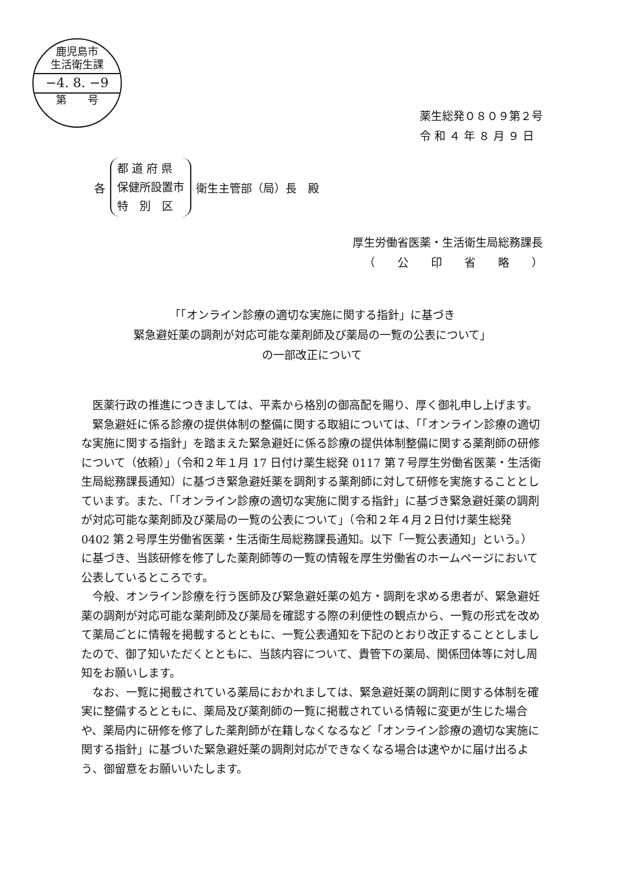鹿児島市
生活衛生課
−4. 8. −9
第　　号
薬生総発０８０９第２号
令 和 ４ 年 ８ 月 ９ 日
各
都 道 府 県
保健所設置市
特　別　区
衛生主管部（局）長　殿
厚生労働省医薬・生活衛生局総務課長
（　　公　　印　　省　　略　　）
「「オンライン診療の適切な実施に関する指針」に基づき
緊急避妊薬の調剤が対応可能な薬剤師及び薬局の一覧の公表について」
の一部改正について
医薬行政の推進につきましては、平素から格別の御高配を賜り、厚く御礼申し上げます。
緊急避妊に係る診療の提供体制の整備に関する取組については、「「オンライン診療の適切な実施に関する指針」を踏まえた緊急避妊に係る診療の提供体制整備に関する薬剤師の研修について（依頼）」（令和２年１月 17 日付け薬生総発 0117 第７号厚生労働省医薬・生活衛生局総務課長通知）に基づき緊急避妊薬を調剤する薬剤師に対して研修を実施することとしています。また、「「オンライン診療の適切な実施に関する指針」に基づき緊急避妊薬の調剤が対応可能な薬剤師及び薬局の一覧の公表について」（令和２年４月２日付け薬生総発 0402 第２号厚生労働省医薬・生活衛生局総務課長通知。以下「一覧公表通知」という。）に基づき、当該研修を修了した薬剤師等の一覧の情報を厚生労働省のホームページにおいて公表しているところです。
今般、オンライン診療を行う医師及び緊急避妊薬の処方・調剤を求める患者が、緊急避妊薬の調剤が対応可能な薬剤師及び薬局を確認する際の利便性の観点から、一覧の形式を改めて薬局ごとに情報を掲載するとともに、一覧公表通知を下記のとおり改正することとしましたので、御了知いただくとともに、当該内容について、貴管下の薬局、関係団体等に対し周知をお願いします。
なお、一覧に掲載されている薬局におかれましては、緊急避妊薬の調剤に関する体制を確実に整備するとともに、薬局及び薬剤師の一覧に掲載されている情報に変更が生じた場合や、薬局内に研修を修了した薬剤師が在籍しなくなるなど「オンライン診療の適切な実施に関する指針」に基づいた緊急避妊薬の調剤対応ができなくなる場合は速やかに届け出るよう、御留意をお願いいたします。